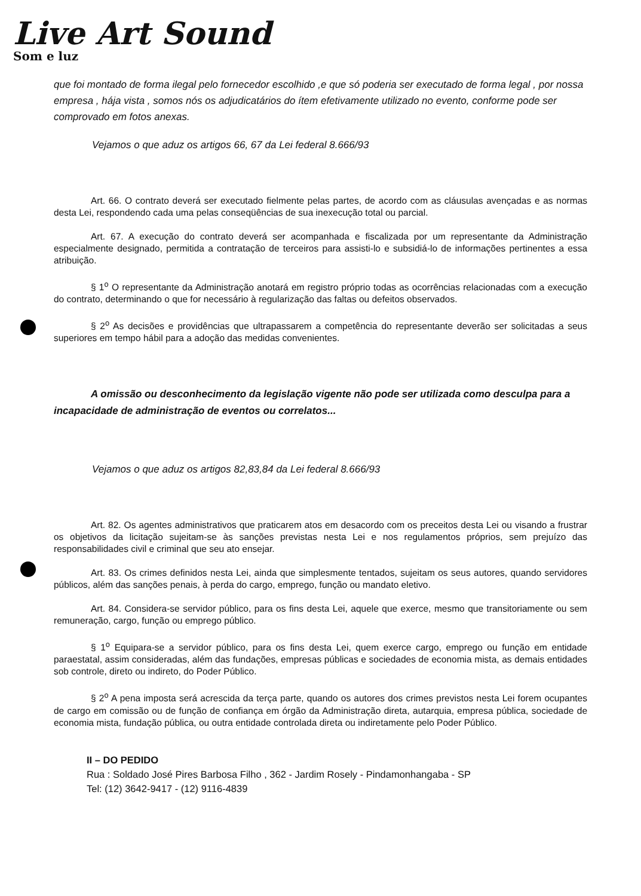Live Art Sound
Som e luz
que foi montado de forma ilegal pelo fornecedor escolhido ,e que só poderia ser executado de forma legal , por nossa empresa , hája vista , somos nós os adjudicatários do ítem efetivamente utilizado no evento, conforme pode ser comprovado em fotos anexas.
Vejamos o que aduz os artigos 66, 67 da Lei federal 8.666/93
Art. 66. O contrato deverá ser executado fielmente pelas partes, de acordo com as cláusulas avençadas e as normas desta Lei, respondendo cada uma pelas conseqüências de sua inexecução total ou parcial.
Art. 67. A execução do contrato deverá ser acompanhada e fiscalizada por um representante da Administração especialmente designado, permitida a contratação de terceiros para assisti-lo e subsidiá-lo de informações pertinentes a essa atribuição.
§ 1<sup>o</sup> O representante da Administração anotará em registro próprio todas as ocorrências relacionadas com a execução do contrato, determinando o que for necessário à regularização das faltas ou defeitos observados.
§ 2<sup>o</sup> As decisões e providências que ultrapassarem a competência do representante deverão ser solicitadas a seus superiores em tempo hábil para a adoção das medidas convenientes.
A omissão ou desconhecimento da legislação vigente não pode ser utilizada como desculpa para a incapacidade de administração de eventos ou correlatos...
Vejamos o que aduz os artigos 82,83,84 da Lei federal 8.666/93
Art. 82. Os agentes administrativos que praticarem atos em desacordo com os preceitos desta Lei ou visando a frustrar os objetivos da licitação sujeitam-se às sanções previstas nesta Lei e nos regulamentos próprios, sem prejuízo das responsabilidades civil e criminal que seu ato ensejar.
Art. 83. Os crimes definidos nesta Lei, ainda que simplesmente tentados, sujeitam os seus autores, quando servidores públicos, além das sanções penais, à perda do cargo, emprego, função ou mandato eletivo.
Art. 84. Considera-se servidor público, para os fins desta Lei, aquele que exerce, mesmo que transitoriamente ou sem remuneração, cargo, função ou emprego público.
§ 1<sup>o</sup> Equipara-se a servidor público, para os fins desta Lei, quem exerce cargo, emprego ou função em entidade paraestatal, assim consideradas, além das fundações, empresas públicas e sociedades de economia mista, as demais entidades sob controle, direto ou indireto, do Poder Público.
§ 2<sup>o</sup> A pena imposta será acrescida da terça parte, quando os autores dos crimes previstos nesta Lei forem ocupantes de cargo em comissão ou de função de confiança em órgão da Administração direta, autarquia, empresa pública, sociedade de economia mista, fundação pública, ou outra entidade controlada direta ou indiretamente pelo Poder Público.
II – DO PEDIDO
Rua : Soldado José Pires Barbosa Filho , 362 - Jardim Rosely - Pindamonhangaba - SP
Tel: (12) 3642-9417 - (12) 9116-4839